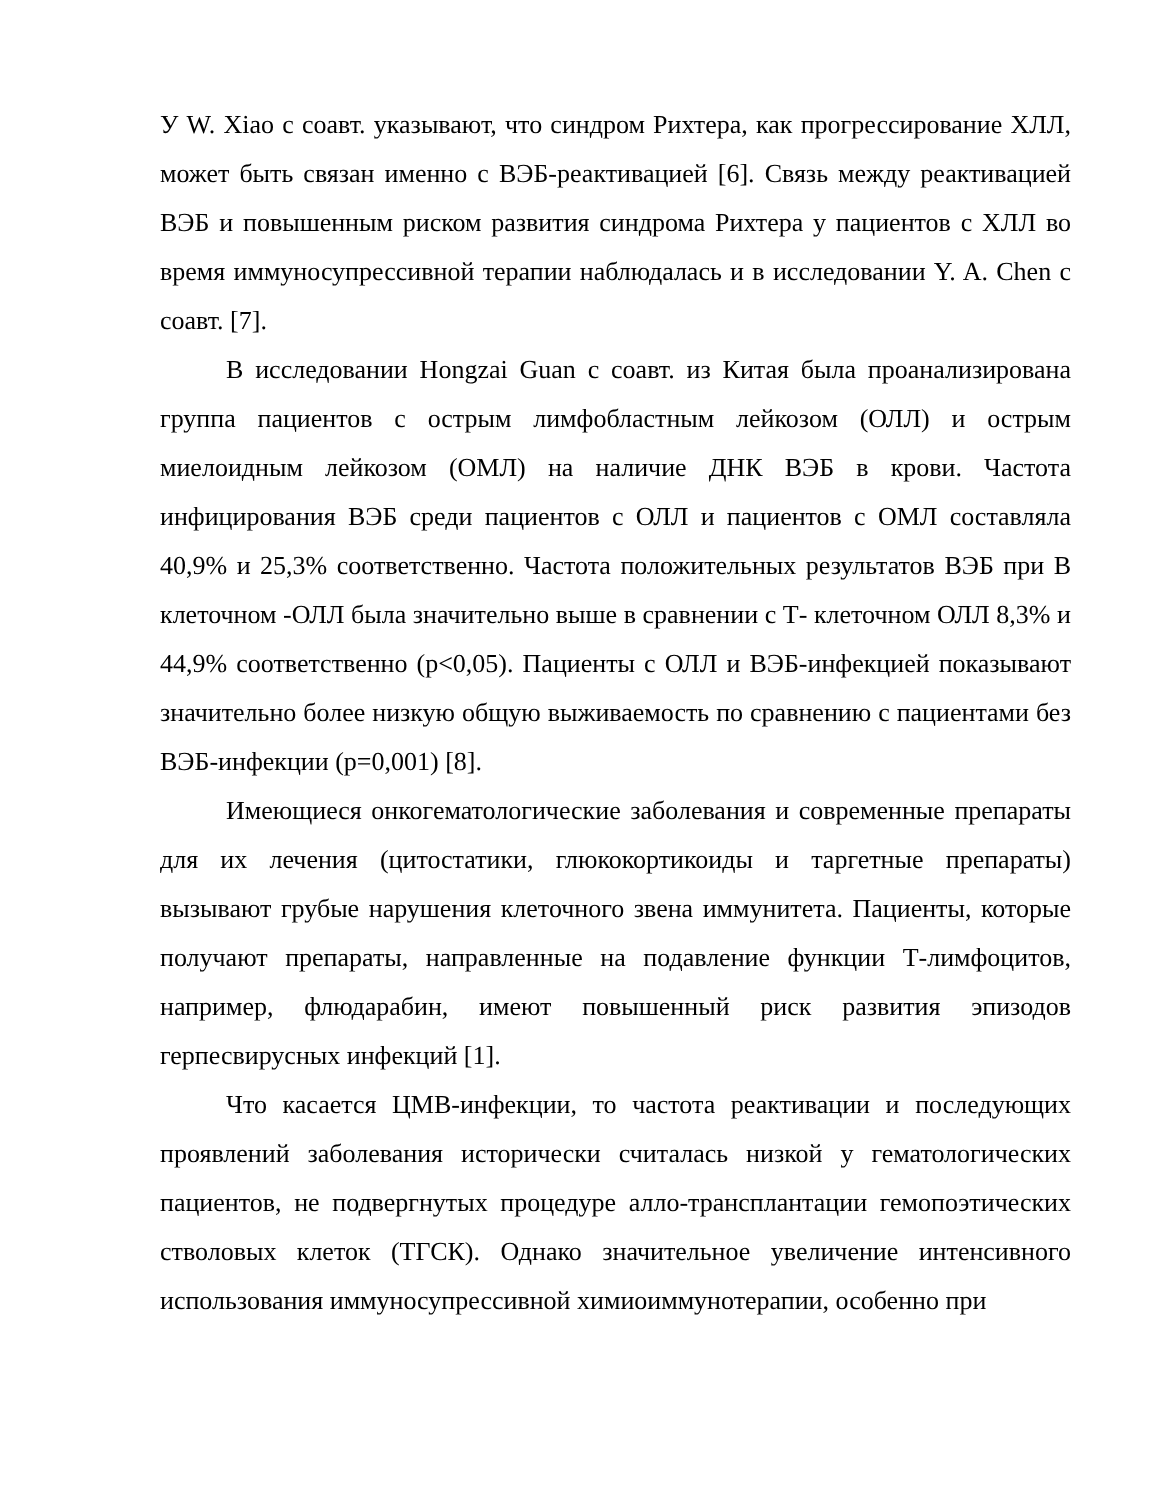У W. Xiao с соавт. указывают, что синдром Рихтера, как прогрессирование ХЛЛ, может быть связан именно с ВЭБ-реактивацией [6]. Связь между реактивацией ВЭБ и повышенным риском развития синдрома Рихтера у пациентов с ХЛЛ во время иммуносупрессивной терапии наблюдалась и в исследовании Y. A. Chen с соавт. [7].
В исследовании Hongzai Guan с соавт. из Китая была проанализирована группа пациентов с острым лимфобластным лейкозом (ОЛЛ) и острым миелоидным лейкозом (ОМЛ) на наличие ДНК ВЭБ в крови. Частота инфицирования ВЭБ среди пациентов с ОЛЛ и пациентов с ОМЛ составляла 40,9% и 25,3% соответственно. Частота положительных результатов ВЭБ при В клеточном -ОЛЛ была значительно выше в сравнении с Т- клеточном ОЛЛ 8,3% и 44,9% соответственно (p<0,05). Пациенты с ОЛЛ и ВЭБ-инфекцией показывают значительно более низкую общую выживаемость по сравнению с пациентами без ВЭБ-инфекции (p=0,001) [8].
Имеющиеся онкогематологические заболевания и современные препараты для их лечения (цитостатики, глюкокортикоиды и таргетные препараты) вызывают грубые нарушения клеточного звена иммунитета. Пациенты, которые получают препараты, направленные на подавление функции Т-лимфоцитов, например, флюдарабин, имеют повышенный риск развития эпизодов герпесвирусных инфекций [1].
Что касается ЦМВ-инфекции, то частота реактивации и последующих проявлений заболевания исторически считалась низкой у гематологических пациентов, не подвергнутых процедуре алло-трансплантации гемопоэтических стволовых клеток (ТГСК). Однако значительное увеличение интенсивного использования иммуносупрессивной химиоиммунотерапии, особенно при